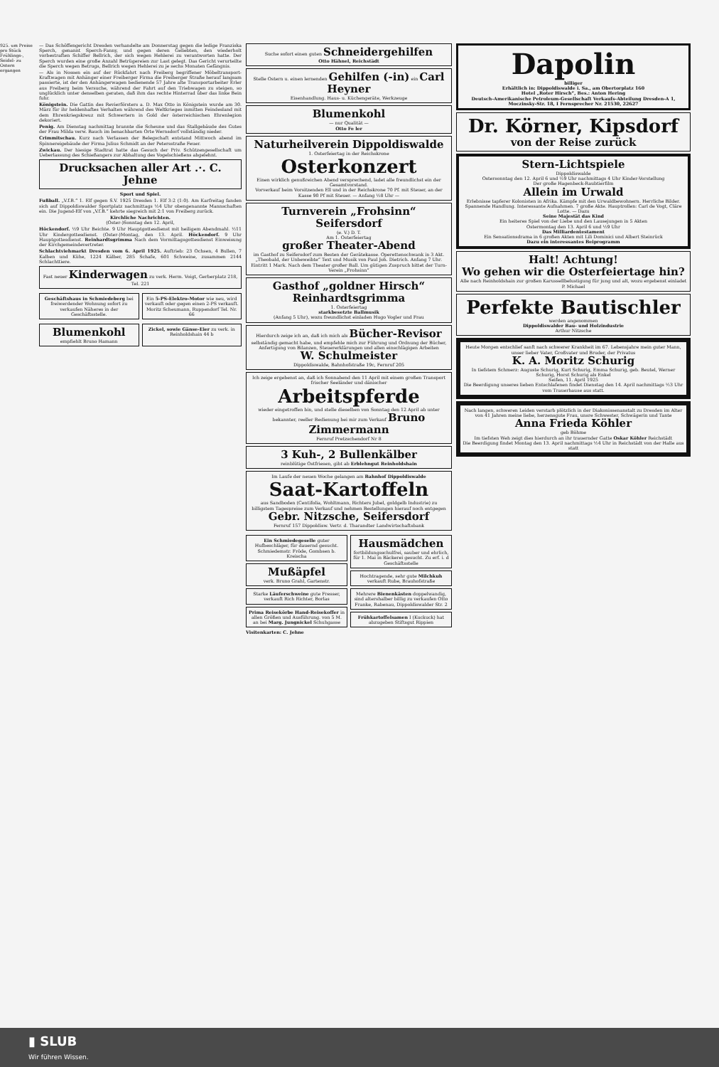925. um Preise pro Stück
Frühlings-, Seidel- zu Ostern ergangen
— Das Schöffengericht Dresden verhandelte am Donnerstag gegen die ledige Franziska Sperch, genannt Sperch-Fanny, und gegen deren Geliebten, den wiederholt vorbestraften Schiffer Bellrich, der sich wegen Hehlerei zu verantworten hatte. Der Sperch wurden eine große Anzahl Betrügereien zur Last gelegt. Das Gericht verurteilte die Sperch wegen Betrugs, Bellrich wegen Hehlerei zu je sechs Monaten Gefängnis.
— Als in Nossen ein auf der Rückfahrt nach Freiberg begriffener Möbeltransport-Kraftwagen mit Anhänger einer Freiberger Firma die Freiberger Straße herauf langsam passierte, ist der den Anhängerwagen bedienende 57 Jahre alte Transportarbeiter Erler aus Freiberg beim Versuche, während der Fahrt auf den Triebwagen zu steigen, so unglücklich unter denselben geraten, daß ihm das rechte Hinterrad über das linke Bein fuhr.
Königstein. Die Gattin des Revierförsters a. D. Max Otto in Königstein wurde am 30. März für ihr heldenhaftes Verhalten während des Weltkrieges inmitten Feindesland mit dem Ehrenkriegskreuz mit Schwertern in Gold der österreichischen Ehrenlegion dekoriert.
Penig. Am Dienstag nachmittag brannte die Scheune und das Stallgebäude des Gutes der Frau Milda verw. Bauch im benachbarten Orte Wernsdorf vollständig nieder.
Crimmitschau. Kurz nach Verlassen der Belegschaft entstand Mittwoch abend im Spinnereigebäude der Firma Julius Schmidt an der Petersstraße Feuer.
Zwickau. Der hiesige Stadtrat hatte das Gesuch der Priv. Schützengesellschaft um Ueberlassung des Schießangers zur Abhaltung des Vogelschießens abgelehnt.
Drucksachen aller Art .·. C. Jehne
Sport und Spiel.
Fußball. „V.f.B.“ 1. Elf gegen S.V. 1925 Dresden 1. Elf 3:2 (1:0). Am Karfreitag fanden sich auf Dippoldiswalder Sportplatz nachmittags ½4 Uhr obengenannte Mannschaften ein. Die Jugend-Elf von „V.f.B.“ kehrte siegreich mit 2:1 von Freiberg zurück.
Kirchliche Nachrichten.
(Oster-)Sonntag den 12. April,
Höckendorf. ½9 Uhr Beichte. 9 Uhr Hauptgottesdienst mit heiligem Abendmahl. ½11 Uhr Kindergottesdienst. (Oster-)Montag, den 13. April. Höckendorf. 9 Uhr Hauptgottesdienst. Reinhardtsgrimma Nach dem Vormittagsgottesdienst Einweisung der Kirchgemeindevertreter.
Schlachtviehmarkt Dresden vom 6. April 1925. Auftrieb: 23 Ochsen, 4 Bullen, 7 Kalben und Kühe, 1224 Kälber, 285 Schafe, 601 Schweine, zusammen 2144 Schlachttiere.
Fast neuer Kinderwagen zu verk. Herm. Voigt, Gerberplatz 218, Tel. 221
Geschäftshaus in Schmiedeberg bei freiwerdender Wohnung sofort zu verkaufen Näheres in der Geschäftsstelle.
Ein 5-PS-Elektro-Motor wie neu, wird verkauft oder gegen einen 2-PS verkauft. Moritz Scheumann, Ruppendorf Tel. Nr. 66
Blumenkohl
empfiehlt Bruno Hamann
Zickel, sowie Gänse-Eier zu verk. in Reinholdshain 44 b
Suche sofort einen guten Schneidergehilfen
Otto Hähnel, Reichstädt
Stelle Ostern u. einen lernenden Gehilfen (-in) ein Carl Heyner
Eisenhandlung. Haus- u. Küchengeräte, Werkzeuge
Blumenkohl
— nur Qualität —
Otto Fe ler
Naturheilverein Dippoldiswalde
1. Osterfeiertag in der Reichskrone
Osterkonzert
Einen wirklich genußreichen Abend versprechend, ladet alle freundlichst ein der Gesamtvorstand.
Vorverkauf beim Vorsitzenden Ell und in der Reichskrone 70 Pf. mit Steuer, an der Kasse 90 Pf mit Steuer. — Anfang ½8 Uhr —
Turnverein „Frohsinn“ Seifersdorf
(e. V.) D. T.
Am 1. Osterfeiertag
großer Theater-Abend
im Gasthof zu Seifersdorf zum Besten der Gerätekasse. Operettenschwank in 3 Akt. „Theobald, der Unbeweibte“ Text und Musik von Paul Joh. Dietrich. Anfang 7 Uhr. Eintritt 1 Mark. Nach dem Theater großer Ball. Um gütigen Zuspruch bittet der Turn-Verein „Frohsinn“
Gasthof „goldner Hirsch“ Reinhardtsgrimma
1. Osterfeiertag
starkbesetzte Ballmusik
(Anfang 5 Uhr), wozu freundlichst einladen Hugo Vogler und Frau
Hierdurch zeige ich an, daß ich mich als Bücher-Revisor selbständig gemacht habe, und empfehle mich zur Führung und Ordnung der Bücher, Anfertigung von Bilanzen, Steuererklärungen und allen einschlägigen Arbeiten
W. Schulmeister
Dippoldiswalde, Bahnhofstraße 19c, Fernruf 205
Ich zeige ergebenst an, daß ich Sonnabend den 11 April mit einem großen Transport frischer Seeländer und dänischer
Arbeitspferde
wieder eingetroffen bin, und stelle dieselben von Sonntag den 12 April ab unter bekannter, reeller Bedienung bei mir zum Verkauf Bruno Zimmermann
Fernruf Pretzschendorf Nr 8
3 Kuh-, 2 Bullenkälber
reinblütige Ostfriesen, gibt ab Erblehngut Reinholdshain
Im Laufe der neuen Woche gelangen am Bahnhof Dippoldiswalde
Saat-Kartoffeln
aus Sandboden (Centifolia, Wohltmann, Richters Jubel, goldgelb Industrie) zu billigstem Tagespreise zum Verkauf und nehmen Bestellungen hierauf noch entgegen
Gebr. Nitzsche, Seifersdorf
Fernruf 157 Dippoldisw. Vertr. d. Tharandter Landwirtschaftsbank
Ein Schmiedegeselle guter Hufbeschläger, für dauernd gesucht. Schmiedemstr. Fröde, Gombsen b. Kreischa
Mußäpfel
verk. Bruno Grahl, Gartenstr.
Starke Läuferschweine gute Fresser, verkauft Rich Richter, Borlas
Prima Reisekörbe Hand-Reisekoffer in allen Größen und Ausführung. von 5 M. an bei Marg. Jungnickel Schuhgasse
Hausmädchen
fortbildungsschulfrei, sauber und ehrlich, für 1. Mai in Bäckerei gesucht. Zu erf. i. d Geschäftsstelle
Hochtragende, sehr gute Milchkuh verkauft Rube, Brauhofstraße
Mehrere Bienenkästen doppelwandig, sind altershalber billig zu verkaufen Otto Franke, Rabenau, Dippoldiswalder Str. 2
Frühkartoffelsamen I (Kuckuck) hat abzugeben Stiftsgut Rippien
Visitenkarten: C. Jehne
Dapolin
billiger
Erhältlich in: Dippoldiswalde i. Sa., am Obertorplatz 160
Hotel „Roter Hirsch“, Bes.: Anton Hering
Deutsch-Amerikanische Petroleum-Gesellschaft Verkaufs-Abteilung Dresden-A 1, Moczinsky-Str. 18, I Fernsprecher Nr. 21530, 22627
Dr. Körner, Kipsdorf
von der Reise zurück
Stern-Lichtspiele
Dippoldiswalde
Ostersonntag den 12. April 6 und ½9 Uhr nachmittags 4 Uhr Kinder-Vorstellung
Der große Hagenbeck-Raubtierfilm
Allein im Urwald
Erlebnisse tapferer Kolonisten in Afrika. Kämpfe mit den Urwaldbewohnern. Herrliche Bilder. Spannende Handlung. Interessante Aufnahmen. 7 große Akte. Hauptrollen: Carl de Vogt, Cläre Lotte. — Dazu
Seine Majestät das Kind
Ein heiteres Spiel von der Liebe und den Lausejungen in 5 Akten
Ostermontag den 13. April 6 und ½9 Uhr
Das Milliardentestament
Ein Sensationsdrama in 6 großen Akten mit Lili Dominici und Albert Steinrück
Dazu ein interessantes Beiprogramm
Halt! Achtung!
Wo gehen wir die Osterfeiertage hin?
Alle nach Reinholdshain zur großen Karussellbelustigung für jung und alt, wozu ergebenst einladet P. Michael
Perfekte Bautischler
werden angenommen
Dippoldiswalder Bau- und Holzindustrie
Arthur Nitzsche
Heute Morgen entschlief sanft nach schwerer Krankheit im 67. Lebensjahre mein guter Mann, unser lieber Vater, Großvater und Bruder, der Privatus
K. A. Moritz Schurig
In tiefstem Schmerz: Auguste Schurig, Kurt Schurig, Emma Schurig, geb. Beutel, Werner Schurig, Horst Schurig als Enkel
Seifen, 11. April 1925
Die Beerdigung unseres lieben Entschlafenen findet Dienstag den 14. April nachmittags ½3 Uhr vom Trauerhause aus statt.
Nach langen, schweren Leiden verstarb plötzlich in der Diakonissenanstalt zu Dresden im Alter von 41 Jahren meine liebe, herzensgute Frau, unsre Schwester, Schwägerin und Tante
Anna Frieda Köhler
geb Böhme
Im tiefsten Weh zeigt dies hierdurch an ihr trauernder Gatte Oskar Köhler Reichstädt
Die Beerdigung findet Montag den 13. April nachmittags ½4 Uhr in Reichstädt von der Halle aus statt
▮ SLUB
Wir führen Wissen.